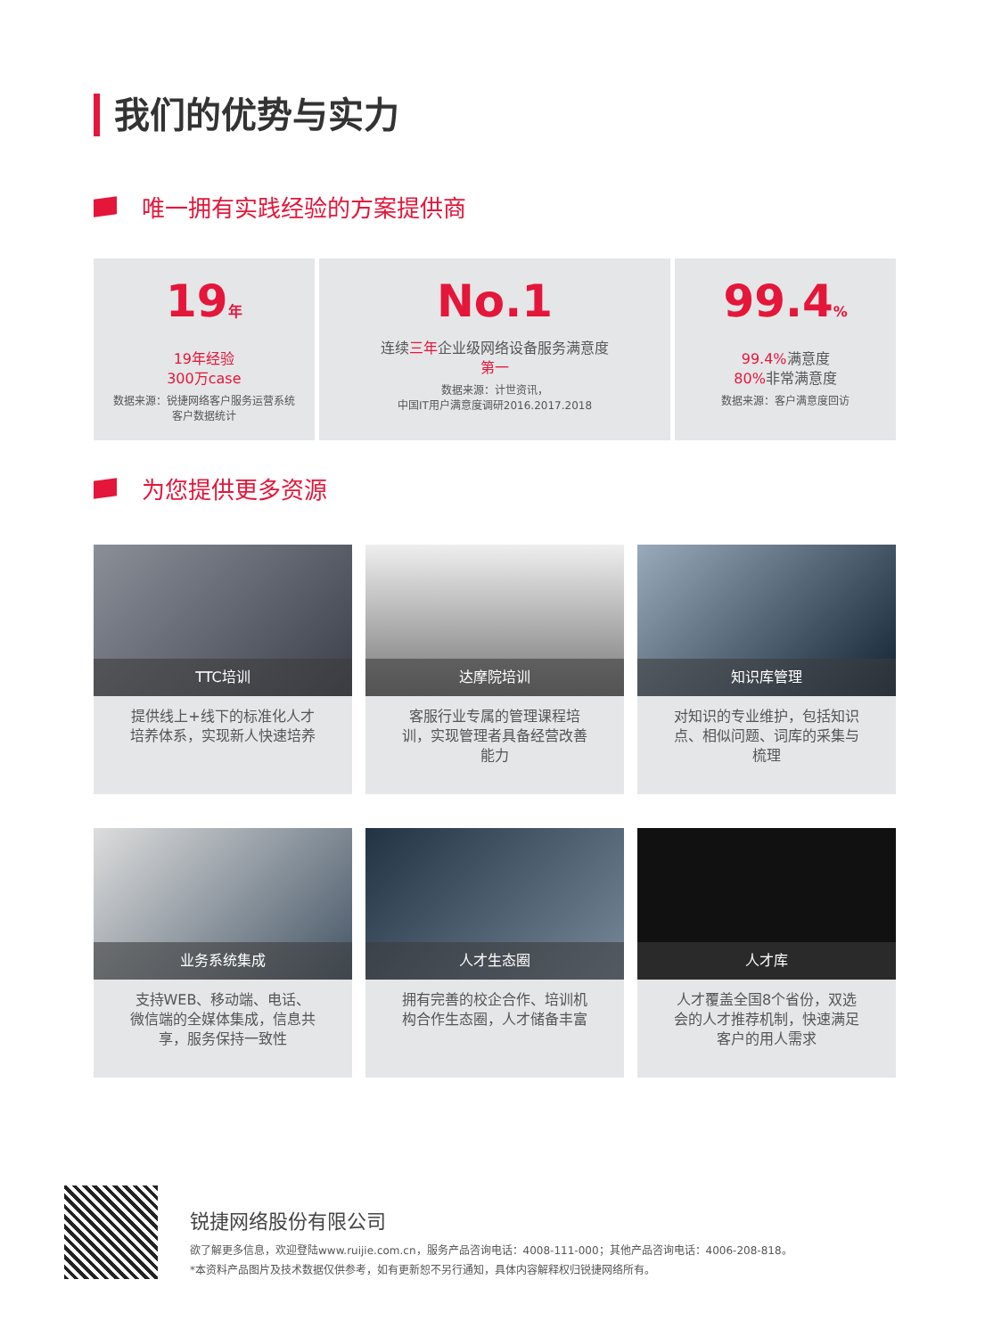我们的优势与实力
唯一拥有实践经验的方案提供商
19年
19年经验
300万case
数据来源：锐捷网络客户服务运营系统
客户数据统计
No.1
连续三年企业级网络设备服务满意度
第一
数据来源：计世资讯，
中国IT用户满意度调研2016.2017.2018
99.4%
99.4% 满意度
80% 非常满意度
数据来源：客户满意度回访
为您提供更多资源
TTC培训
提供线上+线下的标准化人才培养体系，实现新人快速培养
达摩院培训
客服行业专属的管理课程培训，实现管理者具备经营改善能力
知识库管理
对知识的专业维护，包括知识点、相似问题、词库的采集与梳理
业务系统集成
支持WEB、移动端、电话、微信端的全媒体集成，信息共享，服务保持一致性
人才生态圈
拥有完善的校企合作、培训机构合作生态圈，人才储备丰富
人才库
人才覆盖全国8个省份，双选会的人才推荐机制，快速满足客户的用人需求
锐捷网络股份有限公司
欲了解更多信息，欢迎登陆www.ruijie.com.cn，服务产品咨询电话：4008-111-000；其他产品咨询电话：4006-208-818。
*本资料产品图片及技术数据仅供参考，如有更新恕不另行通知，具体内容解释权归锐捷网络所有。